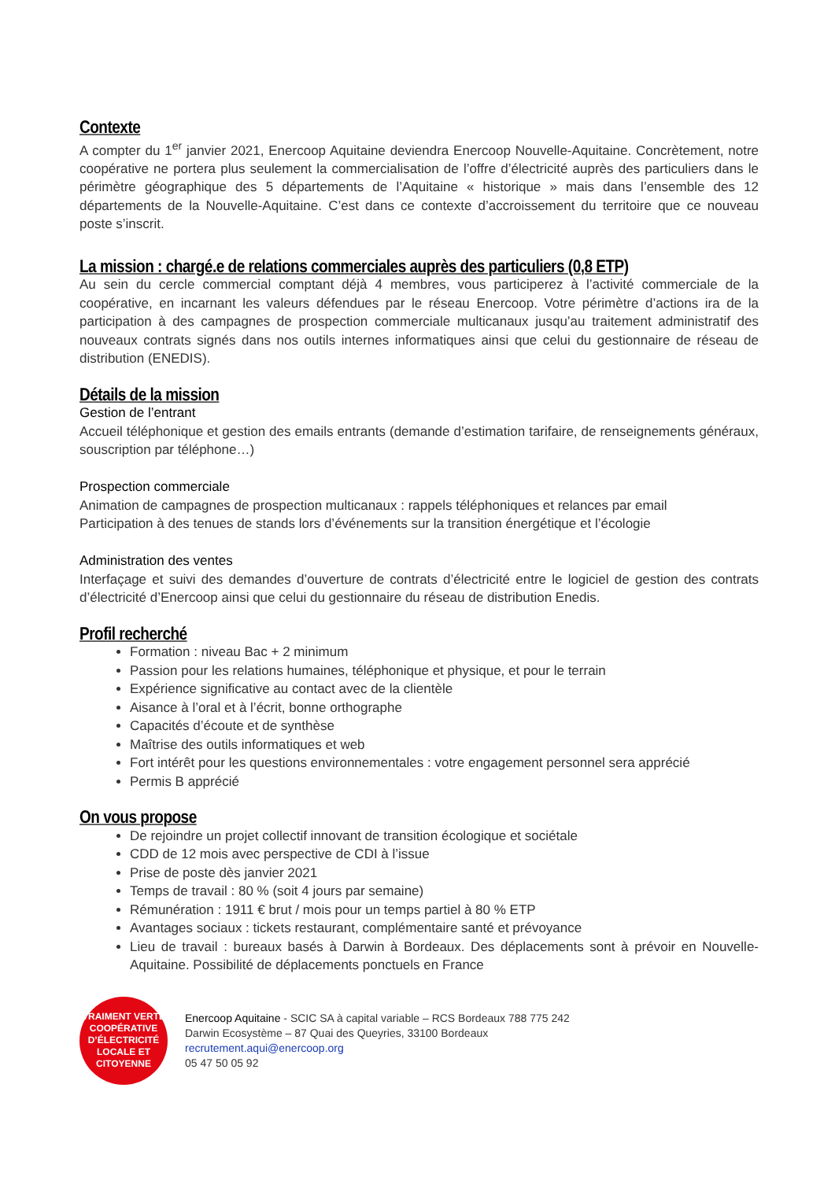Contexte
A compter du 1<sup>er</sup> janvier 2021, Enercoop Aquitaine deviendra Enercoop Nouvelle-Aquitaine. Concrètement, notre coopérative ne portera plus seulement la commercialisation de l’offre d’électricité auprès des particuliers dans le périmètre géographique des 5 départements de l’Aquitaine « historique » mais dans l’ensemble des 12 départements de la Nouvelle-Aquitaine. C’est dans ce contexte d’accroissement du territoire que ce nouveau poste s’inscrit.
La mission : chargé.e de relations commerciales auprès des particuliers (0,8 ETP)
Au sein du cercle commercial comptant déjà 4 membres, vous participerez à l’activité commerciale de la coopérative, en incarnant les valeurs défendues par le réseau Enercoop. Votre périmètre d’actions ira de la participation à des campagnes de prospection commerciale multicanaux jusqu’au traitement administratif des nouveaux contrats signés dans nos outils internes informatiques ainsi que celui du gestionnaire de réseau de distribution (ENEDIS).
Détails de la mission
Gestion de l’entrant
Accueil téléphonique et gestion des emails entrants (demande d’estimation tarifaire, de renseignements généraux, souscription par téléphone…)
Prospection commerciale
Animation de campagnes de prospection multicanaux : rappels téléphoniques et relances par email
Participation à des tenues de stands lors d’événements sur la transition énergétique et l’écologie
Administration des ventes
Interfaçage et suivi des demandes d’ouverture de contrats d’électricité entre le logiciel de gestion des contrats d’électricité d’Enercoop ainsi que celui du gestionnaire du réseau de distribution Enedis.
Profil recherché
Formation : niveau Bac + 2 minimum
Passion pour les relations humaines, téléphonique et physique, et pour le terrain
Expérience significative au contact avec de la clientèle
Aisance à l’oral et à l’écrit, bonne orthographe
Capacités d’écoute et de synthèse
Maîtrise des outils informatiques et web
Fort intérêt pour les questions environnementales : votre engagement personnel sera apprécié
Permis B apprécié
On vous propose
De rejoindre un projet collectif innovant de transition écologique et sociétale
CDD de 12 mois avec perspective de CDI à l’issue
Prise de poste dès janvier 2021
Temps de travail : 80 % (soit 4 jours par semaine)
Rémunération : 1911 € brut / mois pour un temps partiel à 80 % ETP
Avantages sociaux : tickets restaurant, complémentaire santé et prévoyance
Lieu de travail : bureaux basés à Darwin à Bordeaux. Des déplacements sont à prévoir en Nouvelle-Aquitaine. Possibilité de déplacements ponctuels en France
VRAIMENT VERTE
COOPÉRATIVE
D’ÉLECTRICITÉ
LOCALE ET CITOYENNE
Enercoop Aquitaine - SCIC SA à capital variable – RCS Bordeaux 788 775 242
Darwin Ecosystème – 87 Quai des Queyries, 33100 Bordeaux
recrutement.aqui@enercoop.org
05 47 50 05 92